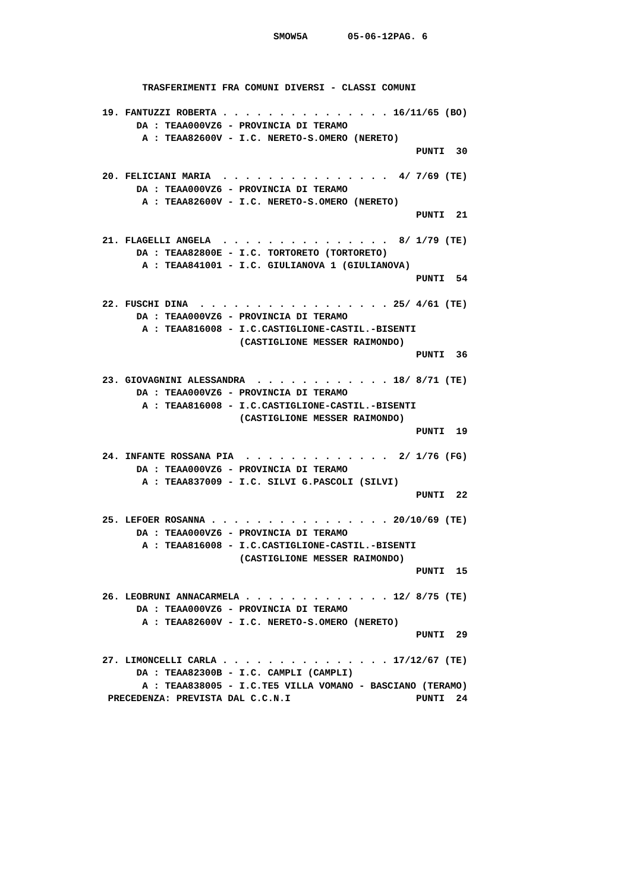SMOW5A       05-06-12PAG. 6



       TRASFERIMENTI FRA COMUNI DIVERSI - CLASSI COMUNI

19. FANTUZZI ROBERTA . . . . . . . . . . . . . . . 16/11/65 (BO)
      DA : TEAA000VZ6 - PROVINCIA DI TERAMO
       A : TEAA82600V - I.C. NERETO-S.OMERO (NERETO)
                                                       PUNTI  30

20. FELICIANI MARIA  . . . . . . . . . . . . . . .  4/ 7/69 (TE)
      DA : TEAA000VZ6 - PROVINCIA DI TERAMO
       A : TEAA82600V - I.C. NERETO-S.OMERO (NERETO)
                                                       PUNTI  21

21. FLAGELLI ANGELA  . . . . . . . . . . . . . . .  8/ 1/79 (TE)
      DA : TEAA82800E - I.C. TORTORETO (TORTORETO)
       A : TEAA841001 - I.C. GIULIANOVA 1 (GIULIANOVA)
                                                       PUNTI  54

22. FUSCHI DINA  . . . . . . . . . . . . . . . . . 25/ 4/61 (TE)
      DA : TEAA000VZ6 - PROVINCIA DI TERAMO
       A : TEAA816008 - I.C.CASTIGLIONE-CASTIL.-BISENTI
                        (CASTIGLIONE MESSER RAIMONDO)
                                                       PUNTI  36

23. GIOVAGNINI ALESSANDRA  . . . . . . . . . . . . 18/ 8/71 (TE)
      DA : TEAA000VZ6 - PROVINCIA DI TERAMO
       A : TEAA816008 - I.C.CASTIGLIONE-CASTIL.-BISENTI
                        (CASTIGLIONE MESSER RAIMONDO)
                                                       PUNTI  19

24. INFANTE ROSSANA PIA  . . . . . . . . . . . . .  2/ 1/76 (FG)
      DA : TEAA000VZ6 - PROVINCIA DI TERAMO
       A : TEAA837009 - I.C. SILVI G.PASCOLI (SILVI)
                                                       PUNTI  22

25. LEFOER ROSANNA . . . . . . . . . . . . . . . . 20/10/69 (TE)
      DA : TEAA000VZ6 - PROVINCIA DI TERAMO
       A : TEAA816008 - I.C.CASTIGLIONE-CASTIL.-BISENTI
                        (CASTIGLIONE MESSER RAIMONDO)
                                                       PUNTI  15

26. LEOBRUNI ANNACARMELA . . . . . . . . . . . . . 12/ 8/75 (TE)
      DA : TEAA000VZ6 - PROVINCIA DI TERAMO
       A : TEAA82600V - I.C. NERETO-S.OMERO (NERETO)
                                                       PUNTI  29

27. LIMONCELLI CARLA . . . . . . . . . . . . . . . 17/12/67 (TE)
      DA : TEAA82300B - I.C. CAMPLI (CAMPLI)
       A : TEAA838005 - I.C.TE5 VILLA VOMANO - BASCIANO (TERAMO)
 PRECEDENZA: PREVISTA DAL C.C.N.I                      PUNTI  24